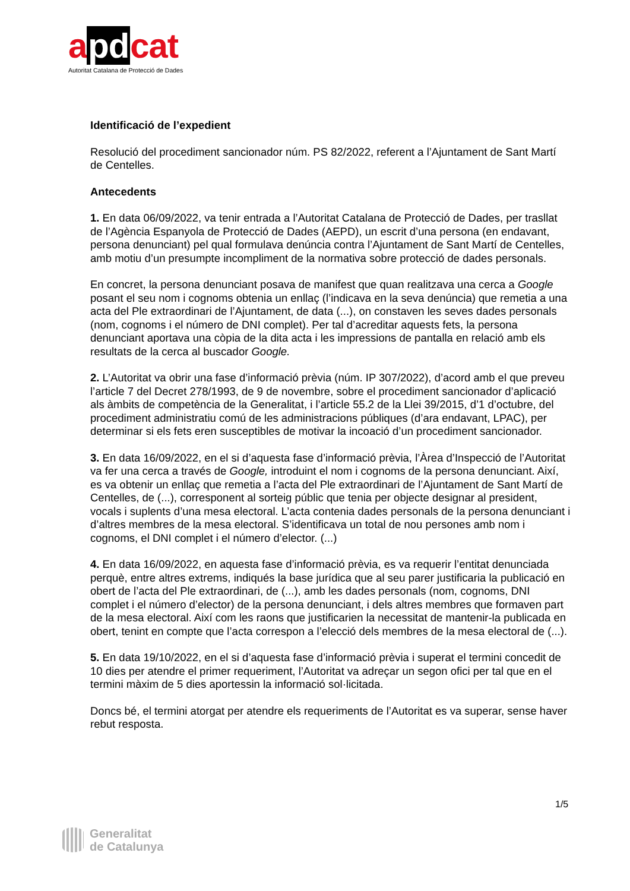apdcat
Autoritat Catalana de Protecció de Dades
Identificació de l’expedient
Resolució del procediment sancionador núm. PS 82/2022, referent a l’Ajuntament de Sant Martí de Centelles.
Antecedents
1. En data 06/09/2022, va tenir entrada a l’Autoritat Catalana de Protecció de Dades, per trasllat de l’Agència Espanyola de Protecció de Dades (AEPD), un escrit d’una persona (en endavant, persona denunciant) pel qual formulava denúncia contra l’Ajuntament de Sant Martí de Centelles, amb motiu d’un presumpte incompliment de la normativa sobre protecció de dades personals.
En concret, la persona denunciant posava de manifest que quan realitzava una cerca a Google posant el seu nom i cognoms obtenia un enllaç (l’indicava en la seva denúncia) que remetia a una acta del Ple extraordinari de l’Ajuntament, de data (...), on constaven les seves dades personals (nom, cognoms i el número de DNI complet). Per tal d’acreditar aquests fets, la persona denunciant aportava una còpia de la dita acta i les impressions de pantalla en relació amb els resultats de la cerca al buscador Google.
2. L’Autoritat va obrir una fase d’informació prèvia (núm. IP 307/2022), d’acord amb el que preveu l’article 7 del Decret 278/1993, de 9 de novembre, sobre el procediment sancionador d’aplicació als àmbits de competència de la Generalitat, i l’article 55.2 de la Llei 39/2015, d’1 d’octubre, del procediment administratiu comú de les administracions públiques (d’ara endavant, LPAC), per determinar si els fets eren susceptibles de motivar la incoació d’un procediment sancionador.
3. En data 16/09/2022, en el si d’aquesta fase d’informació prèvia, l’Àrea d’Inspecció de l’Autoritat va fer una cerca a través de Google, introduint el nom i cognoms de la persona denunciant. Així, es va obtenir un enllaç que remetia a l’acta del Ple extraordinari de l’Ajuntament de Sant Martí de Centelles, de (...), corresponent al sorteig públic que tenia per objecte designar al president, vocals i suplents d’una mesa electoral. L’acta contenia dades personals de la persona denunciant i d’altres membres de la mesa electoral. S’identificava un total de nou persones amb nom i cognoms, el DNI complet i el número d’elector. (...)
4. En data 16/09/2022, en aquesta fase d’informació prèvia, es va requerir l’entitat denunciada perquè, entre altres extrems, indiqués la base jurídica que al seu parer justificaria la publicació en obert de l’acta del Ple extraordinari, de (...), amb les dades personals (nom, cognoms, DNI complet i el número d’elector) de la persona denunciant, i dels altres membres que formaven part de la mesa electoral. Així com les raons que justificarien la necessitat de mantenir-la publicada en obert, tenint en compte que l’acta correspon a l’elecció dels membres de la mesa electoral de (...).
5. En data 19/10/2022, en el si d’aquesta fase d’informació prèvia i superat el termini concedit de 10 dies per atendre el primer requeriment, l’Autoritat va adreçar un segon ofici per tal que en el termini màxim de 5 dies aportessin la informació sol·licitada.
Doncs bé, el termini atorgat per atendre els requeriments de l’Autoritat es va superar, sense haver rebut resposta.
1/5
Generalitat
de Catalunya